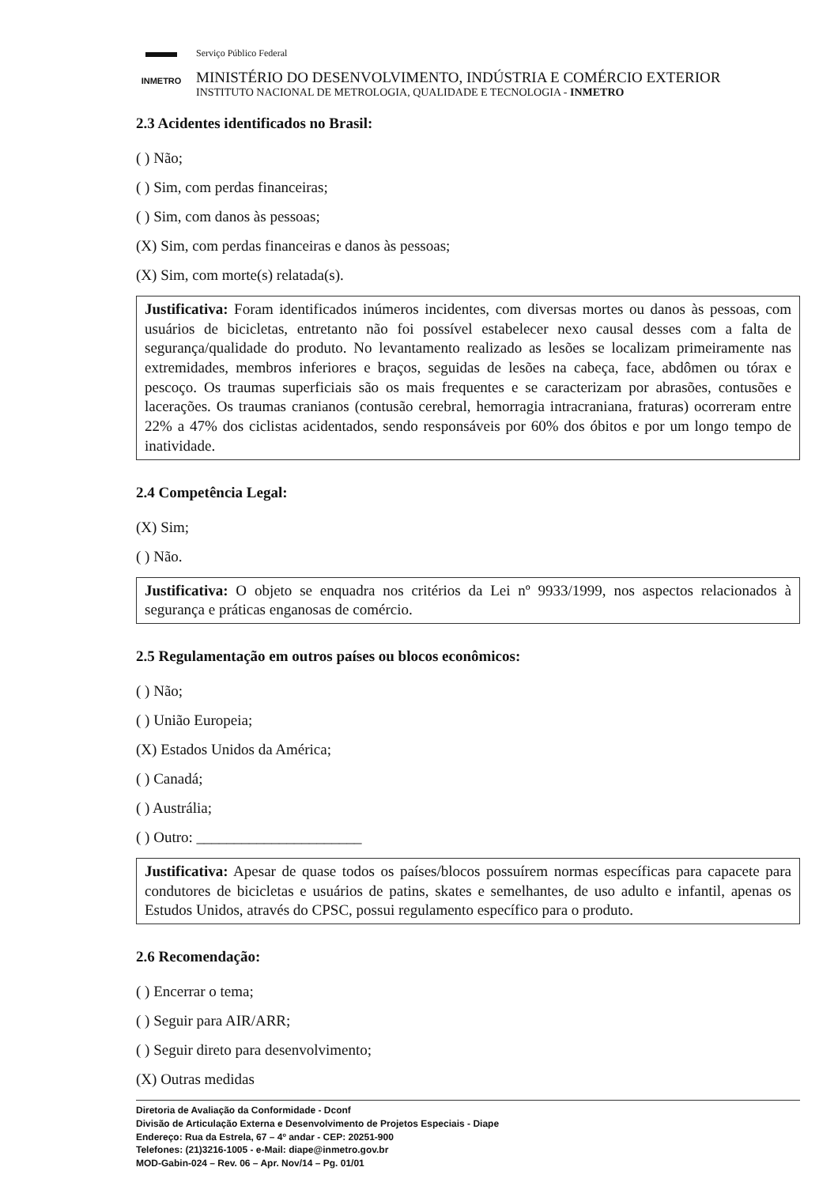INMETRO
Serviço Público Federal
MINISTÉRIO DO DESENVOLVIMENTO, INDÚSTRIA E COMÉRCIO EXTERIOR
INSTITUTO NACIONAL DE METROLOGIA, QUALIDADE E TECNOLOGIA - INMETRO
2.3 Acidentes identificados no Brasil:
( ) Não;
( ) Sim, com perdas financeiras;
( ) Sim, com danos às pessoas;
(X) Sim, com perdas financeiras e danos às pessoas;
(X) Sim, com morte(s) relatada(s).
Justificativa: Foram identificados inúmeros incidentes, com diversas mortes ou danos às pessoas, com usuários de bicicletas, entretanto não foi possível estabelecer nexo causal desses com a falta de segurança/qualidade do produto. No levantamento realizado as lesões se localizam primeiramente nas extremidades, membros inferiores e braços, seguidas de lesões na cabeça, face, abdômen ou tórax e pescoço. Os traumas superficiais são os mais frequentes e se caracterizam por abrasões, contusões e lacerações. Os traumas cranianos (contusão cerebral, hemorragia intracraniana, fraturas) ocorreram entre 22% a 47% dos ciclistas acidentados, sendo responsáveis por 60% dos óbitos e por um longo tempo de inatividade.
2.4 Competência Legal:
(X) Sim;
( ) Não.
Justificativa: O objeto se enquadra nos critérios da Lei nº 9933/1999, nos aspectos relacionados à segurança e práticas enganosas de comércio.
2.5 Regulamentação em outros países ou blocos econômicos:
( ) Não;
( ) União Europeia;
(X) Estados Unidos da América;
( ) Canadá;
( ) Austrália;
( ) Outro: ______________________
Justificativa: Apesar de quase todos os países/blocos possuírem normas específicas para capacete para condutores de bicicletas e usuários de patins, skates e semelhantes, de uso adulto e infantil, apenas os Estudos Unidos, através do CPSC, possui regulamento específico para o produto.
2.6 Recomendação:
( ) Encerrar o tema;
( ) Seguir para AIR/ARR;
( ) Seguir direto para desenvolvimento;
(X) Outras medidas
Diretoria de Avaliação da Conformidade - Dconf
Divisão de Articulação Externa e Desenvolvimento de Projetos Especiais - Diape
Endereço: Rua da Estrela, 67 – 4º andar - CEP: 20251-900
Telefones: (21)3216-1005 - e-Mail: diape@inmetro.gov.br
MOD-Gabin-024 – Rev. 06 – Apr. Nov/14 – Pg. 01/01